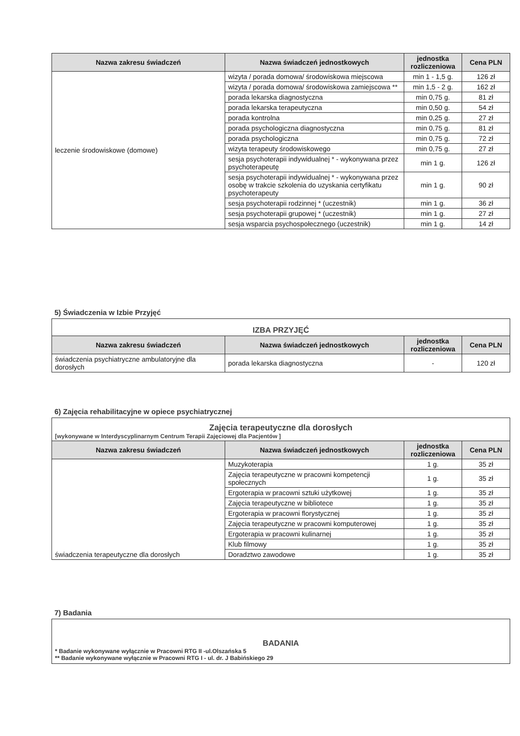| Nazwa zakresu świadczeń | Nazwa świadczeń jednostkowych | jednostka rozliczeniowa | Cena PLN |
| --- | --- | --- | --- |
| leczenie środowiskowe (domowe) | wizyta / porada domowa/ środowiskowa miejscowa | min 1 - 1,5 g. | 126 zł |
| | wizyta / porada domowa/ środowiskowa zamiejscowa ** | min 1,5 - 2 g. | 162 zł |
| | porada lekarska diagnostyczna | min 0,75 g. | 81 zł |
| | porada lekarska terapeutyczna | min 0,50 g. | 54 zł |
| | porada kontrolna | min 0,25 g. | 27 zł |
| | porada psychologiczna diagnostyczna | min 0,75 g. | 81 zł |
| | porada psychologiczna | min 0,75 g. | 72 zł |
| | wizyta terapeuty środowiskowego | min 0,75 g. | 27 zł |
| | sesja psychoterapii indywidualnej * - wykonywana przez psychoterapeutę | min 1 g. | 126 zł |
| | sesja psychoterapii indywidualnej * - wykonywana przez osobę w trakcie szkolenia do uzyskania certyfikatu psychoterapeuty | min 1 g. | 90 zł |
| | sesja psychoterapii rodzinnej * (uczestnik) | min 1 g. | 36 zł |
| | sesja psychoterapii grupowej * (uczestnik) | min 1 g. | 27 zł |
| | sesja wsparcia psychospołecznego (uczestnik) | min 1 g. | 14 zł |
5) Świadczenia w Izbie Przyjęć
IZBA PRZYJĘĆ
| Nazwa zakresu świadczeń | Nazwa świadczeń jednostkowych | jednostka rozliczeniowa | Cena PLN |
| --- | --- | --- | --- |
| świadczenia psychiatryczne ambulatoryjne dla dorosłych | porada lekarska diagnostyczna | - | 120 zł |
6) Zajęcia rehabilitacyjne w opiece psychiatrycznej
Zajęcia terapeutyczne dla dorosłych
[wykonywane w Interdyscyplinarnym Centrum Terapii Zajęciowej dla Pacjentów ]
| Nazwa zakresu świadczeń | Nazwa świadczeń jednostkowych | jednostka rozliczeniowa | Cena PLN |
| --- | --- | --- | --- |
| świadczenia terapeutyczne dla dorosłych | Muzykoterapia | 1 g. | 35 zł |
| | Zajęcia terapeutyczne w pracowni kompetencji społecznych | 1 g. | 35 zł |
| | Ergoterapia w pracowni sztuki użytkowej | 1 g. | 35 zł |
| | Zajęcia terapeutyczne w bibliotece | 1 g. | 35 zł |
| | Ergoterapia w pracowni florystycznej | 1 g. | 35 zł |
| | Zajęcia terapeutyczne w pracowni komputerowej | 1 g. | 35 zł |
| | Ergoterapia w pracowni kulinarnej | 1 g. | 35 zł |
| | Klub filmowy | 1 g. | 35 zł |
| | Doradztwo zawodowe | 1 g. | 35 zł |
7) Badania
BADANIA
* Badanie wykonywane wyłącznie w Pracowni RTG II -ul.Olszańska 5
** Badanie wykonywane wyłącznie w Pracowni RTG I - ul. dr. J Babińskiego 29